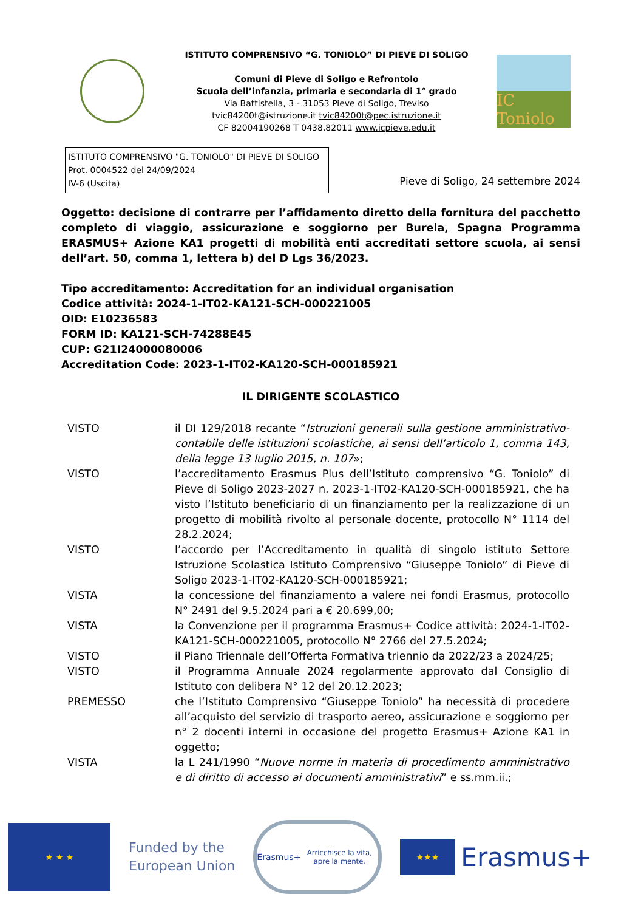ISTITUTO COMPRENSIVO “G. TONIOLO” DI PIEVE DI SOLIGO
Comuni di Pieve di Soligo e Refrontolo
Scuola dell’infanzia, primaria e secondaria di 1° grado
Via Battistella, 3 - 31053 Pieve di Soligo, Treviso
tvic84200t@istruzione.it tvic84200t@pec.istruzione.it
CF 82004190268 T 0438.82011 www.icpieve.edu.it
IC Toniolo
ISTITUTO COMPRENSIVO "G. TONIOLO" DI PIEVE DI SOLIGO
Prot. 0004522 del 24/09/2024
IV-6 (Uscita)
Pieve di Soligo, 24 settembre 2024
Oggetto: decisione di contrarre per l’affidamento diretto della fornitura del pacchetto completo di viaggio, assicurazione e soggiorno per Burela, Spagna Programma ERASMUS+ Azione KA1 progetti di mobilità enti accreditati settore scuola, ai sensi dell’art. 50, comma 1, lettera b) del D Lgs 36/2023.
Tipo accreditamento: Accreditation for an individual organisation
Codice attività: 2024-1-IT02-KA121-SCH-000221005
OID: E10236583
FORM ID: KA121-SCH-74288E45
CUP: G21I24000080006
Accreditation Code: 2023-1-IT02-KA120-SCH-000185921
IL DIRIGENTE SCOLASTICO
VISTO il DI 129/2018 recante “Istruzioni generali sulla gestione amministrativo-contabile delle istituzioni scolastiche, ai sensi dell’articolo 1, comma 143, della legge 13 luglio 2015, n. 107»;
VISTO l’accreditamento Erasmus Plus dell’Istituto comprensivo “G. Toniolo” di Pieve di Soligo 2023-2027 n. 2023-1-IT02-KA120-SCH-000185921, che ha visto l’Istituto beneficiario di un finanziamento per la realizzazione di un progetto di mobilità rivolto al personale docente, protocollo N° 1114 del 28.2.2024;
VISTO l’accordo per l’Accreditamento in qualità di singolo istituto Settore Istruzione Scolastica Istituto Comprensivo “Giuseppe Toniolo” di Pieve di Soligo 2023-1-IT02-KA120-SCH-000185921;
VISTA la concessione del finanziamento a valere nei fondi Erasmus, protocollo N° 2491 del 9.5.2024 pari a € 20.699,00;
VISTA la Convenzione per il programma Erasmus+ Codice attività: 2024-1-IT02-KA121-SCH-000221005, protocollo N° 2766 del 27.5.2024;
VISTO il Piano Triennale dell’Offerta Formativa triennio da 2022/23 a 2024/25;
VISTO il Programma Annuale 2024 regolarmente approvato dal Consiglio di Istituto con delibera N° 12 del 20.12.2023;
PREMESSO che l’Istituto Comprensivo “Giuseppe Toniolo” ha necessità di procedere all’acquisto del servizio di trasporto aereo, assicurazione e soggiorno per n° 2 docenti interni in occasione del progetto Erasmus+ Azione KA1 in oggetto;
VISTA la L 241/1990 “Nuove norme in materia di procedimento amministrativo e di diritto di accesso ai documenti amministrativi” e ss.mm.ii.;
★ ★ ★
Funded by the
European Union
Erasmus+
Arricchisce la vita, apre la mente.
★★★
Erasmus+